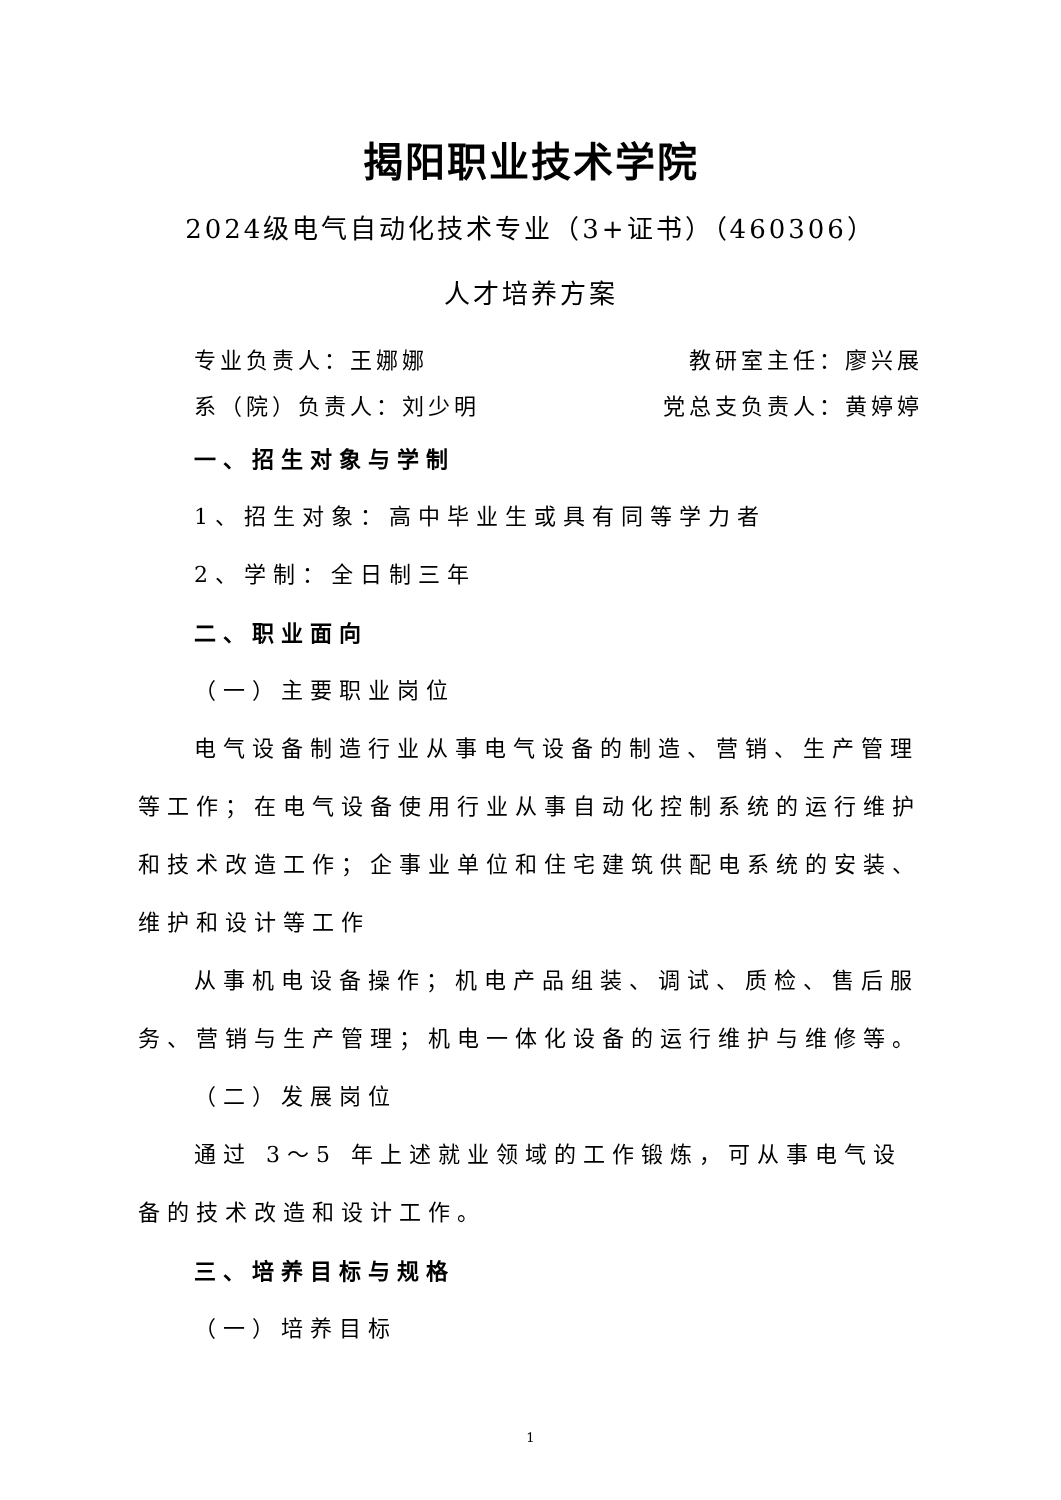揭阳职业技术学院
2024级电气自动化技术专业（3+证书）（460306）
人才培养方案
专业负责人：王娜娜 教研室主任：廖兴展
系（院）负责人：刘少明 党总支负责人：黄婷婷
一、招生对象与学制
1、招生对象：高中毕业生或具有同等学力者
2、学制：全日制三年
二、职业面向
（一）主要职业岗位
电气设备制造行业从事电气设备的制造、营销、生产管理等工作；在电气设备使用行业从事自动化控制系统的运行维护和技术改造工作；企事业单位和住宅建筑供配电系统的安装、维护和设计等工作
从事机电设备操作；机电产品组装、调试、质检、售后服务、营销与生产管理；机电一体化设备的运行维护与维修等。
（二）发展岗位
通过 3～5 年上述就业领域的工作锻炼，可从事电气设备的技术改造和设计工作。
三、培养目标与规格
（一）培养目标
1